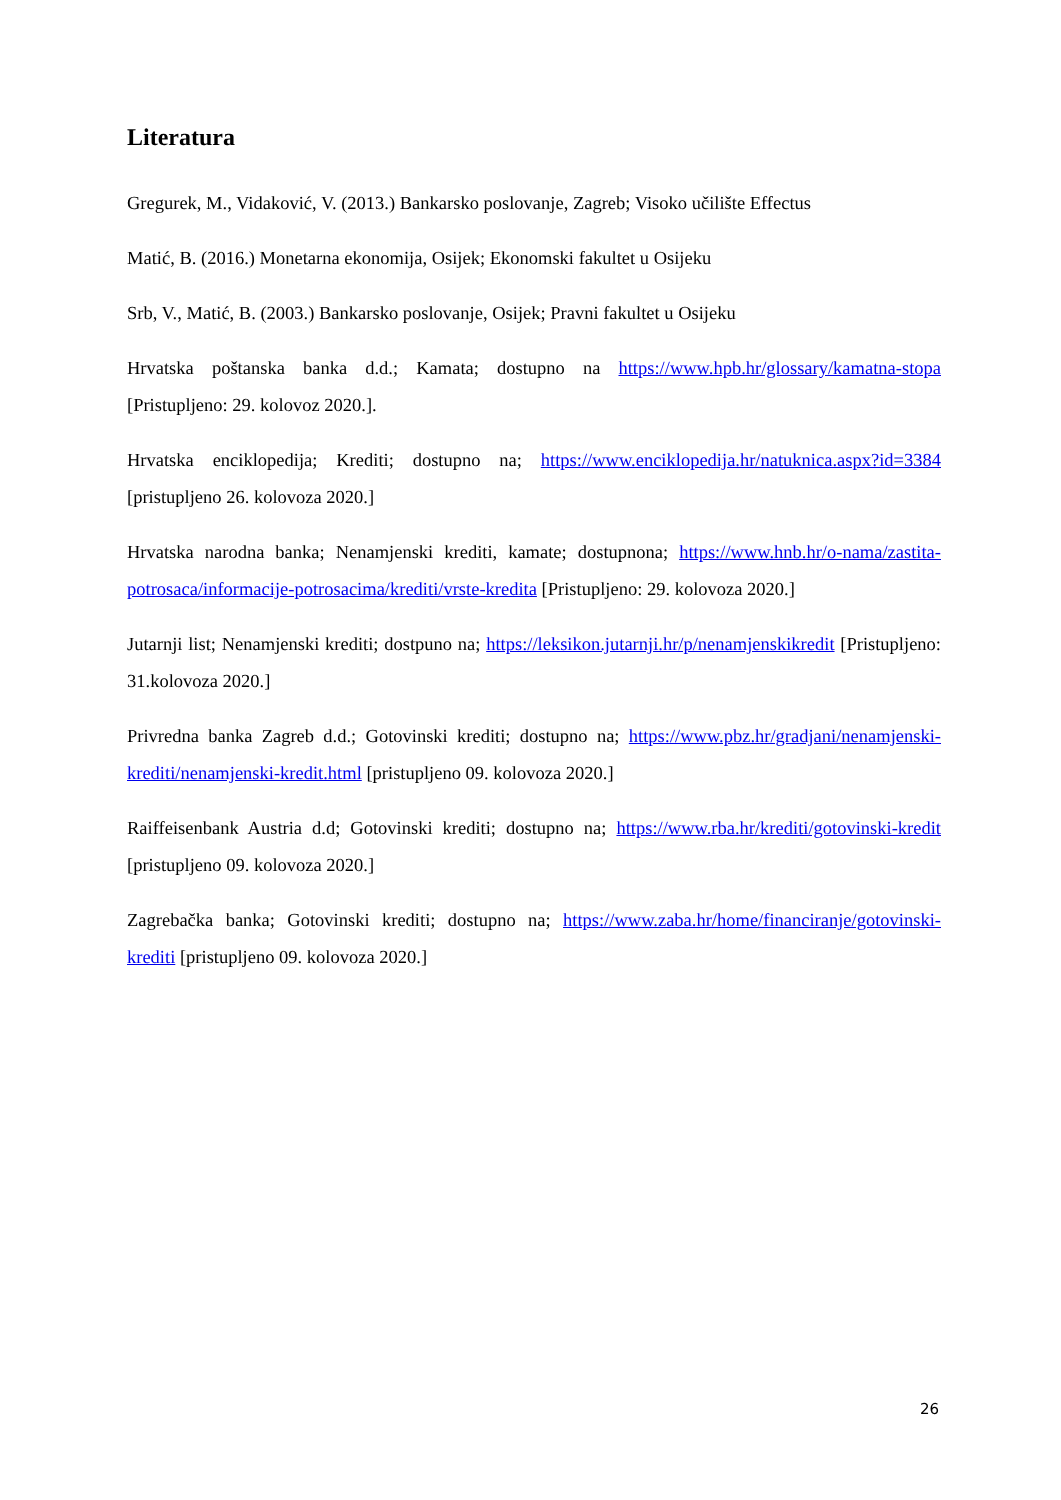Literatura
Gregurek, M., Vidaković, V. (2013.) Bankarsko poslovanje, Zagreb; Visoko učilište Effectus
Matić, B. (2016.) Monetarna ekonomija, Osijek; Ekonomski fakultet u Osijeku
Srb, V., Matić, B. (2003.) Bankarsko poslovanje, Osijek; Pravni fakultet u Osijeku
Hrvatska poštanska banka d.d.; Kamata; dostupno na https://www.hpb.hr/glossary/kamatna-stopa [Pristupljeno: 29. kolovoz 2020.].
Hrvatska enciklopedija; Krediti; dostupno na; https://www.enciklopedija.hr/natuknica.aspx?id=3384 [pristupljeno 26. kolovoza 2020.]
Hrvatska narodna banka; Nenamjenski krediti, kamate; dostupnona; https://www.hnb.hr/o-nama/zastita-potrosaca/informacije-potrosacima/krediti/vrste-kredita [Pristupljeno: 29. kolovoza 2020.]
Jutarnji list; Nenamjenski krediti; dostpuno na; https://leksikon.jutarnji.hr/p/nenamjenskikredit [Pristupljeno: 31.kolovoza 2020.]
Privredna banka Zagreb d.d.; Gotovinski krediti; dostupno na; https://www.pbz.hr/gradjani/nenamjenski-krediti/nenamjenski-kredit.html [pristupljeno 09. kolovoza 2020.]
Raiffeisenbank Austria d.d; Gotovinski krediti; dostupno na; https://www.rba.hr/krediti/gotovinski-kredit [pristupljeno 09. kolovoza 2020.]
Zagrebačka banka; Gotovinski krediti; dostupno na; https://www.zaba.hr/home/financiranje/gotovinski-krediti [pristupljeno 09. kolovoza 2020.]
26